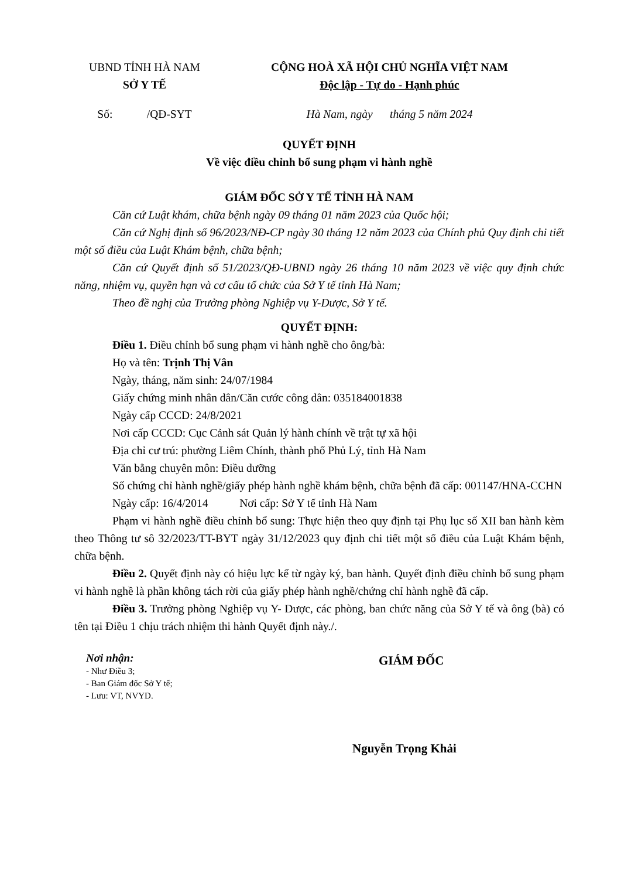UBND TỈNH HÀ NAM
SỞ Y TẾ
CỘNG HOÀ XÃ HỘI CHỦ NGHĨA VIỆT NAM
Độc lập - Tự do - Hạnh phúc
Số: /QĐ-SYT
Hà Nam, ngày tháng 5 năm 2024
QUYẾT ĐỊNH
Về việc điều chỉnh bổ sung phạm vi hành nghề
GIÁM ĐỐC SỞ Y TẾ TỈNH HÀ NAM
Căn cứ Luật khám, chữa bệnh ngày 09 tháng 01 năm 2023 của Quốc hội;
Căn cứ Nghị định số 96/2023/NĐ-CP ngày 30 tháng 12 năm 2023 của Chính phủ Quy định chi tiết một số điều của Luật Khám bệnh, chữa bệnh;
Căn cứ Quyết định số 51/2023/QĐ-UBND ngày 26 tháng 10 năm 2023 về việc quy định chức năng, nhiệm vụ, quyền hạn và cơ cấu tổ chức của Sở Y tế tỉnh Hà Nam;
Theo đề nghị của Trưởng phòng Nghiệp vụ Y-Dược, Sở Y tế.
QUYẾT ĐỊNH:
Điều 1. Điều chỉnh bổ sung phạm vi hành nghề cho ông/bà:
Họ và tên: Trịnh Thị Vân
Ngày, tháng, năm sinh: 24/07/1984
Giấy chứng minh nhân dân/Căn cước công dân: 035184001838
Ngày cấp CCCD: 24/8/2021
Nơi cấp CCCD: Cục Cảnh sát Quản lý hành chính về trật tự xã hội
Địa chỉ cư trú: phường Liêm Chính, thành phố Phủ Lý, tỉnh Hà Nam
Văn bằng chuyên môn: Điều dưỡng
Số chứng chỉ hành nghề/giấy phép hành nghề khám bệnh, chữa bệnh đã cấp: 001147/HNA-CCHN
Ngày cấp: 16/4/2014 Nơi cấp: Sở Y tế tỉnh Hà Nam
Phạm vi hành nghề điều chỉnh bổ sung: Thực hiện theo quy định tại Phụ lục số XII ban hành kèm theo Thông tư sô 32/2023/TT-BYT ngày 31/12/2023 quy định chi tiết một số điều của Luật Khám bệnh, chữa bệnh.
Điều 2. Quyết định này có hiệu lực kể từ ngày ký, ban hành. Quyết định điều chỉnh bổ sung phạm vi hành nghề là phần không tách rời của giấy phép hành nghề/chứng chỉ hành nghề đã cấp.
Điều 3. Trưởng phòng Nghiệp vụ Y- Dược, các phòng, ban chức năng của Sở Y tế và ông (bà) có tên tại Điều 1 chịu trách nhiệm thi hành Quyết định này./.
Nơi nhận:
- Như Điều 3;
- Ban Giám đốc Sở Y tế;
- Lưu: VT, NVYD.
GIÁM ĐỐC
Nguyễn Trọng Khải